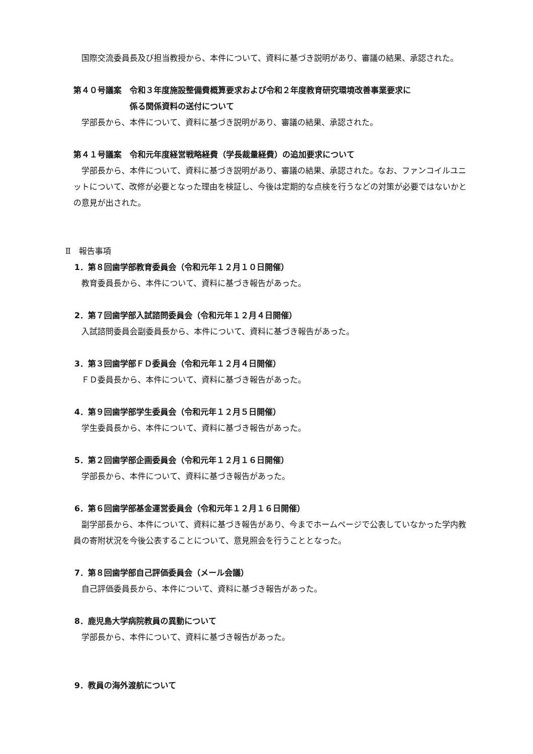国際交流委員長及び担当教授から、本件について、資料に基づき説明があり、審議の結果、承認された。
第４０号議案　令和３年度施設整備費概算要求および令和２年度教育研究環境改善事業要求に
係る関係資料の送付について
学部長から、本件について、資料に基づき説明があり、審議の結果、承認された。
第４１号議案　令和元年度経営戦略経費（学長裁量経費）の追加要求について
学部長から、本件について、資料に基づき説明があり、審議の結果、承認された。なお、ファンコイルユニットについて、改修が必要となった理由を検証し、今後は定期的な点検を行うなどの対策が必要ではないかとの意見が出された。
Ⅱ　報告事項
1．第８回歯学部教育委員会（令和元年１２月１０日開催）
教育委員長から、本件について、資料に基づき報告があった。
2．第７回歯学部入試諮問委員会（令和元年１２月４日開催）
入試諮問委員会副委員長から、本件について、資料に基づき報告があった。
3．第３回歯学部ＦＤ委員会（令和元年１２月４日開催）
ＦＤ委員長から、本件について、資料に基づき報告があった。
4．第９回歯学部学生委員会（令和元年１２月５日開催）
学生委員長から、本件について、資料に基づき報告があった。
5．第２回歯学部企画委員会（令和元年１２月１６日開催）
学部長から、本件について、資料に基づき報告があった。
6．第６回歯学部基金運営委員会（令和元年１２月１６日開催）
副学部長から、本件について、資料に基づき報告があり、今までホームページで公表していなかった学内教員の寄附状況を今後公表することについて、意見照会を行うこととなった。
7．第８回歯学部自己評価委員会（メール会議）
自己評価委員長から、本件について、資料に基づき報告があった。
8．鹿児島大学病院教員の異動について
学部長から、本件について、資料に基づき報告があった。
9．教員の海外渡航について